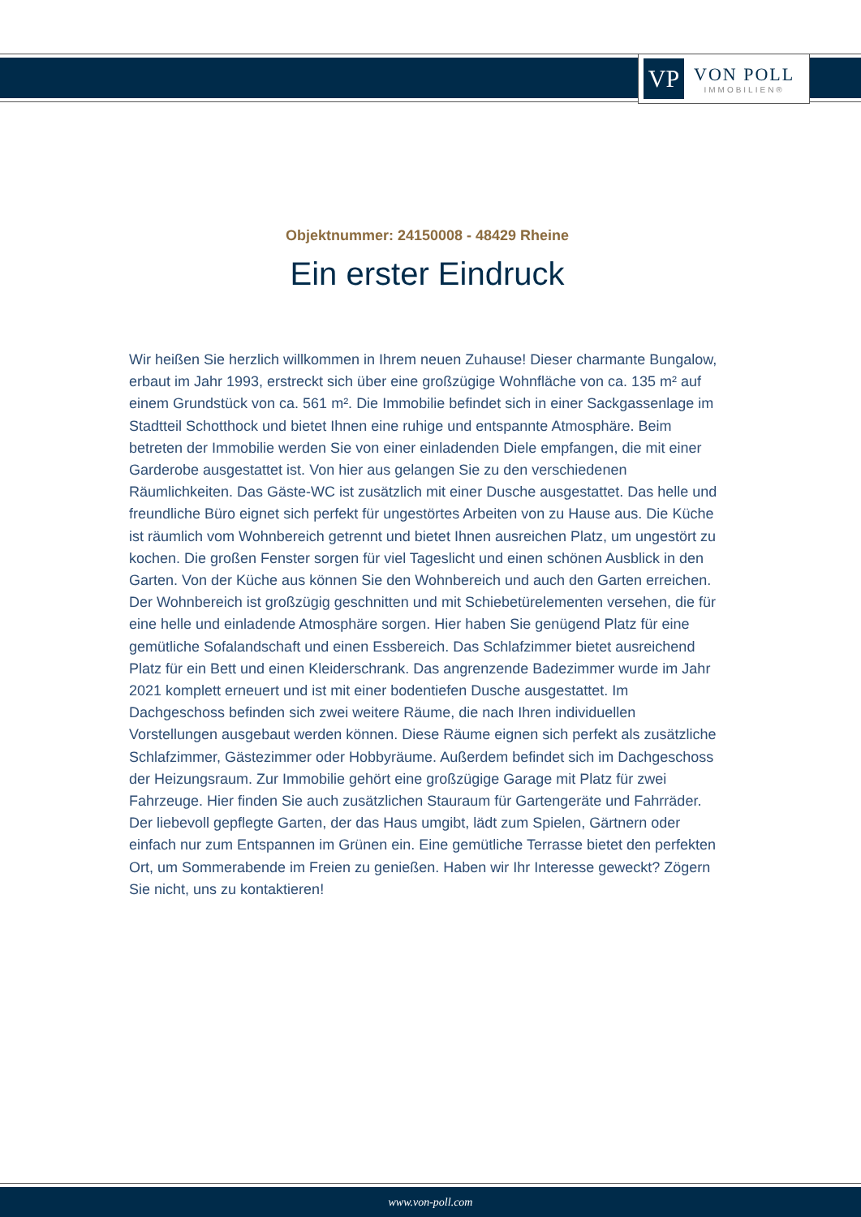VP
VON POLL
IMMOBILIEN®
Objektnummer: 24150008 - 48429 Rheine
Ein erster Eindruck
Wir heißen Sie herzlich willkommen in Ihrem neuen Zuhause! Dieser charmante Bungalow, erbaut im Jahr 1993, erstreckt sich über eine großzügige Wohnfläche von ca. 135 m² auf einem Grundstück von ca. 561 m². Die Immobilie befindet sich in einer Sackgassenlage im Stadtteil Schotthock und bietet Ihnen eine ruhige und entspannte Atmosphäre. Beim betreten der Immobilie werden Sie von einer einladenden Diele empfangen, die mit einer Garderobe ausgestattet ist. Von hier aus gelangen Sie zu den verschiedenen Räumlichkeiten. Das Gäste-WC ist zusätzlich mit einer Dusche ausgestattet. Das helle und freundliche Büro eignet sich perfekt für ungestörtes Arbeiten von zu Hause aus. Die Küche ist räumlich vom Wohnbereich getrennt und bietet Ihnen ausreichen Platz, um ungestört zu kochen. Die großen Fenster sorgen für viel Tageslicht und einen schönen Ausblick in den Garten. Von der Küche aus können Sie den Wohnbereich und auch den Garten erreichen. Der Wohnbereich ist großzügig geschnitten und mit Schiebetürelementen versehen, die für eine helle und einladende Atmosphäre sorgen. Hier haben Sie genügend Platz für eine gemütliche Sofalandschaft und einen Essbereich. Das Schlafzimmer bietet ausreichend Platz für ein Bett und einen Kleiderschrank. Das angrenzende Badezimmer wurde im Jahr 2021 komplett erneuert und ist mit einer bodentiefen Dusche ausgestattet. Im Dachgeschoss befinden sich zwei weitere Räume, die nach Ihren individuellen Vorstellungen ausgebaut werden können. Diese Räume eignen sich perfekt als zusätzliche Schlafzimmer, Gästezimmer oder Hobbyräume. Außerdem befindet sich im Dachgeschoss der Heizungsraum. Zur Immobilie gehört eine großzügige Garage mit Platz für zwei Fahrzeuge. Hier finden Sie auch zusätzlichen Stauraum für Gartengeräte und Fahrräder. Der liebevoll gepflegte Garten, der das Haus umgibt, lädt zum Spielen, Gärtnern oder einfach nur zum Entspannen im Grünen ein. Eine gemütliche Terrasse bietet den perfekten Ort, um Sommerabende im Freien zu genießen. Haben wir Ihr Interesse geweckt? Zögern Sie nicht, uns zu kontaktieren!
www.von-poll.com